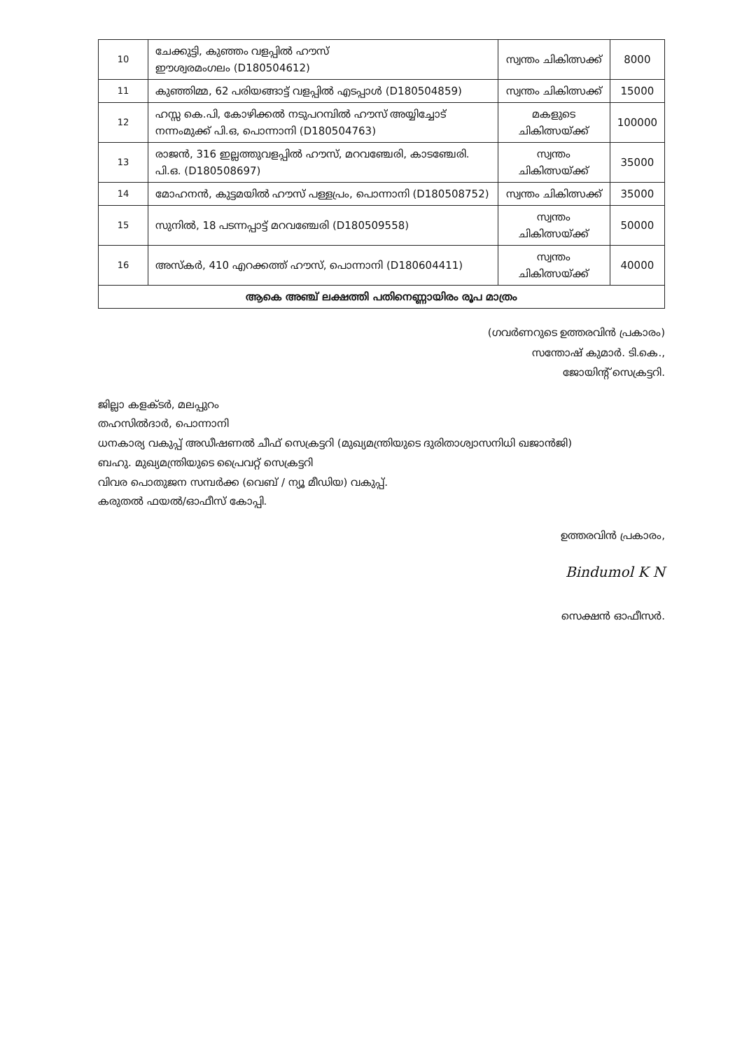| 10 | ചേക്കുട്ടി, കുഞ്ഞം വളപ്പിൽ ഹൗസ് ഈശ്വരമംഗലം (D180504612) | സ്വന്തം ചികിത്സക്ക് | 8000 |
| 11 | കുഞ്ഞിമ്മ, 62 പരിയങ്ങാട്ട് വളപ്പിൽ എടപ്പാൾ (D180504859) | സ്വന്തം ചികിത്സക്ക് | 15000 |
| 12 | ഹസ്സ കെ.പി, കോഴിക്കൽ നടുപറമ്പിൽ ഹൗസ് അയ്യിച്ചോട് നന്നംമുക്ക് പി.ഒ, പൊന്നാനി (D180504763) | മകളുടെ ചികിത്സയ്ക്ക് | 100000 |
| 13 | രാജൻ, 316 ഇല്ലത്തുവളപ്പിൽ ഹൗസ്, മറവഞ്ചേരി, കാടഞ്ചേരി. പി.ഒ. (D180508697) | സ്വന്തം ചികിത്സയ്ക്ക് | 35000 |
| 14 | മോഹനൻ, കുട്ടമയിൽ ഹൗസ് പള്ളപ്രം, പൊന്നാനി (D180508752) | സ്വന്തം ചികിത്സക്ക് | 35000 |
| 15 | സുനിൽ, 18 പടന്നപ്പാട്ട് മറവഞ്ചേരി (D180509558) | സ്വന്തം ചികിത്സയ്ക്ക് | 50000 |
| 16 | അസ്കർ, 410 എറക്കത്ത് ഹൗസ്, പൊന്നാനി (D180604411) | സ്വന്തം ചികിത്സയ്ക്ക് | 40000 |
| ആകെ അഞ്ച് ലക്ഷത്തി പതിനെണ്ണായിരം രൂപ മാത്രം | | | |
(ഗവർണറുടെ ഉത്തരവിൻ പ്രകാരം)
സന്തോഷ് കുമാർ. ടി.കെ.,
ജോയിന്റ് സെക്രട്ടറി.
ജില്ലാ കളക്ടർ, മലപ്പുറം
തഹസിൽദാർ, പൊന്നാനി
ധനകാര്യ വകുപ്പ് അഡീഷണൽ ചീഫ് സെക്രട്ടറി (മുഖ്യമന്ത്രിയുടെ ദുരിതാശ്വാസനിധി ഖജാൻജി)
ബഹു. മുഖ്യമന്ത്രിയുടെ പ്രൈവറ്റ് സെക്രട്ടറി
വിവര പൊതുജന സമ്പർക്ക (വെബ് / ന്യൂ മീഡിയ) വകുപ്പ്.
കരുതൽ ഫയൽ/ഓഫീസ് കോപ്പി.
ഉത്തരവിൻ പ്രകാരം,
Bindumol K N
സെക്ഷൻ ഓഫീസർ.